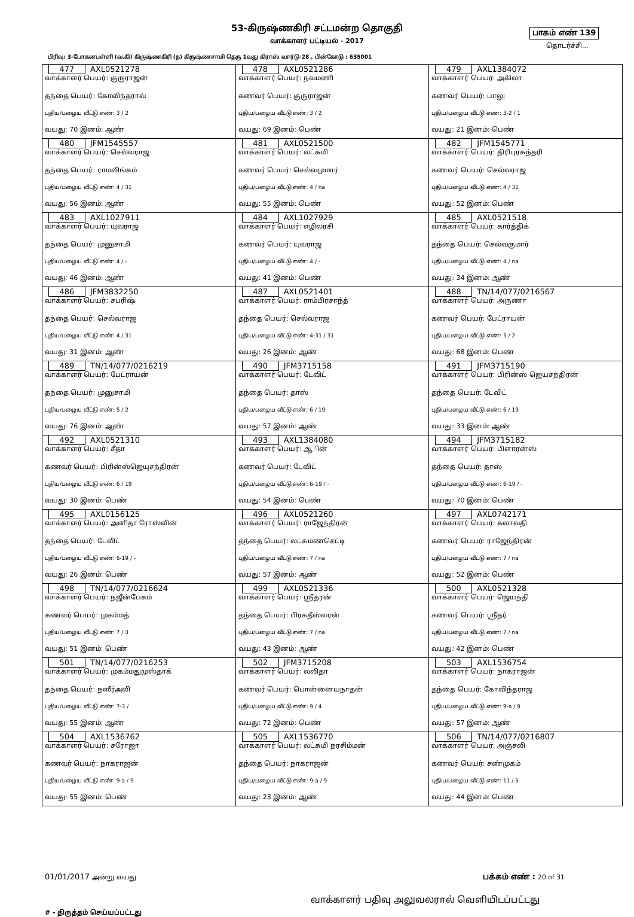பாகம் எண் 139
தொடர்ச்சி...
53-கிருஷ்ணகிரி சட்டமன்ற தொகுதி
வாக்காளர் பட்டியல் - 2017
பிரிவு: 3-போகனபள்ளி (வ.கி) கிருஷ்ணகிரி (ந) கிருஷ்ணசாமி தெரு 1வது கிராஸ் வார்டு-28 , பின்கோடு : 635001
| 477 AXL0521278 வாக்காளர் பெயர்: குருராஜன் தந்தை பெயர்: கோவிந்தராவ் புதிய/பழைய வீட்டு எண்: 3 / 2 வயது: 70 இனம்: ஆண் | 478 AXL0521286 வாக்காளர் பெயர்: நவமணி கணவர் பெயர்: குருராஜன் புதிய/பழைய வீட்டு எண்: 3 / 2 வயது: 69 இனம்: பெண் | 479 AXL1384072 வாக்காளர் பெயர்: அகிலா கணவர் பெயர்: பாலு புதிய/பழைய வீட்டு எண்: 3-2 / 1 வயது: 21 இனம்: பெண் |
| 480 JFM1545557 வாக்காளர் பெயர்: செல்வராஜ தந்தை பெயர்: ராமலிங்கம் புதிய/பழைய வீட்டு எண்: 4 / 31 வயது: 56 இனம்: ஆண் | 481 AXL0521500 வாக்காளர் பெயர்: லட்சுமி கணவர் பெயர்: செல்வமுமார் புதிய/பழைய வீட்டு எண்: 4 / na வயது: 55 இனம்: பெண் | 482 JFM1545771 வாக்காளர் பெயர்: திரிபுரசுந்தரி கணவர் பெயர்: செல்வராஜ புதிய/பழைய வீட்டு எண்: 4 / 31 வயது: 52 இனம்: பெண் |
| 483 AXL1027911 வாக்காளர் பெயர்: யுவராஜ தந்தை பெயர்: முனுசாமி புதிய/பழைய வீட்டு எண்: 4 / - வயது: 46 இனம்: ஆண் | 484 AXL1027929 வாக்காளர் பெயர்: எழிலரசி கணவர் பெயர்: யுவராஜ புதிய/பழைய வீட்டு எண்: 4 / - வயது: 41 இனம்: பெண் | 485 AXL0521518 வாக்காளர் பெயர்: கார்த்திக் தந்தை பெயர்: செல்வகுமார் புதிய/பழைய வீட்டு எண்: 4 / na வயது: 34 இனம்: ஆண் |
| 486 JFM3832250 வாக்காளர் பெயர்: சபரிஷ் தந்தை பெயர்: செல்வராஜ புதிய/பழைய வீட்டு எண்: 4 / 31 வயது: 31 இனம்: ஆண் | 487 AXL0521401 வாக்காளர் பெயர்: ராம்பிரசாந்த் தந்தை பெயர்: செல்வராஜ புதிய/பழைய வீட்டு எண்: 4-31 / 31 வயது: 26 இனம்: ஆண் | 488 TN/14/077/0216567 வாக்காளர் பெயர்: அருணா கணவர் பெயர்: பேட்ராயன் புதிய/பழைய வீட்டு எண்: 5 / 2 வயது: 68 இனம்: பெண் |
| 489 TN/14/077/0216219 வாக்காளர் பெயர்: பேட்ராயன் தந்தை பெயர்: முனுசாமி புதிய/பழைய வீட்டு எண்: 5 / 2 வயது: 76 இனம்: ஆண் | 490 JFM3715158 வாக்காளர் பெயர்: டேவிட் தந்தை பெயர்: தாஸ் புதிய/பழைய வீட்டு எண்: 6 / 19 வயது: 57 இனம்: ஆண் | 491 JFM3715190 வாக்காளர் பெயர்: பிரின்ஸ் ஜெயசந்திரன் தந்தை பெயர்: டேவிட் புதிய/பழைய வீட்டு எண்: 6 / 19 வயது: 33 இனம்: ஆண் |
| 492 AXL0521310 வாக்காளர் பெயர்: சீதா கணவர் பெயர்: பிரின்ஸ்ஜெயுசந்திரன் புதிய/பழைய வீட்டு எண்: 6 / 19 வயது: 30 இனம்: பெண் | 493 AXL1384080 வாக்காளர் பெயர்: ஆ ின் கணவர் பெயர்: டேவிட் புதிய/பழைய வீட்டு எண்: 6-19 / - வயது: 54 இனம்: பெண் | 494 JFM3715182 வாக்காளர் பெயர்: பிளாரன்ஸ் தந்தை பெயர்: தாஸ் புதிய/பழைய வீட்டு எண்: 6-19 / - வயது: 70 இனம்: பெண் |
| 495 AXL0156125 வாக்காளர் பெயர்: அனிதா ரோஸ்லின் தந்தை பெயர்: டேவிட் புதிய/பழைய வீட்டு எண்: 6-19 / - வயது: 26 இனம்: பெண் | 496 AXL0521260 வாக்காளர் பெயர்: ராஜேந்திரன் தந்தை பெயர்: லட்சுமணசெட்டி புதிய/பழைய வீட்டு எண்: 7 / na வயது: 57 இனம்: ஆண் | 497 AXL0742171 வாக்காளர் பெயர்: கலாவதி கணவர் பெயர்: ராஜேந்திரன் புதிய/பழைய வீட்டு எண்: 7 / na வயது: 52 இனம்: பெண் |
| 498 TN/14/077/0216624 வாக்காளர் பெயர்: நஜீன்பேகம் கணவர் பெயர்: முகம்மத் புதிய/பழைய வீட்டு எண்: 7 / 3 வயது: 51 இனம்: பெண் | 499 AXL0521336 வாக்காளர் பெயர்: ஸ்ரீதரன் தந்தை பெயர்: பிரகதீஸ்வரன் புதிய/பழைய வீட்டு எண்: 7 / na வயது: 43 இனம்: ஆண் | 500 AXL0521328 வாக்காளர் பெயர்: ஜெயந்தி கணவர் பெயர்: ஸ்ரீதர் புதிய/பழைய வீட்டு எண்: 7 / na வயது: 42 இனம்: பெண் |
| 501 TN/14/077/0216253 வாக்காளர் பெயர்: முகம்மதுமுஸ்தாக் தந்தை பெயர்: நஸீர்அலி புதிய/பழைய வீட்டு எண்: 7-3 / வயது: 55 இனம்: ஆண் | 502 JFM3715208 வாக்காளர் பெயர்: லலிதா கணவர் பெயர்: பொன்னையநாதன் புதிய/பழைய வீட்டு எண்: 9 / 4 வயது: 72 இனம்: பெண் | 503 AXL1536754 வாக்காளர் பெயர்: நாகராஜன் தந்தை பெயர்: கோவிந்தராஜ புதிய/பழைய வீட்டு எண்: 9-a / 9 வயது: 57 இனம்: ஆண் |
| 504 AXL1536762 வாக்காளர் பெயர்: சரோஜா கணவர் பெயர்: நாகராஜன் புதிய/பழைய வீட்டு எண்: 9-a / 9 வயது: 55 இனம்: பெண் | 505 AXL1536770 வாக்காளர் பெயர்: லட்சுமி நரசிம்மன் தந்தை பெயர்: நாகராஜன் புதிய/பழைய வீட்டு எண்: 9-a / 9 வயது: 23 இனம்: ஆண் | 506 TN/14/077/0216807 வாக்காளர் பெயர்: அஞ்சலி கணவர் பெயர்: சண்முகம் புதிய/பழைய வீட்டு எண்: 11 / 5 வயது: 44 இனம்: பெண் |
01/01/2017 அன்று வயது
பக்கம் எண் : 20 of 31
வாக்காளர் பதிவு அலுவலரால் வெளியிடப்பட்டது
# - திருத்தம் செய்யப்பட்டது